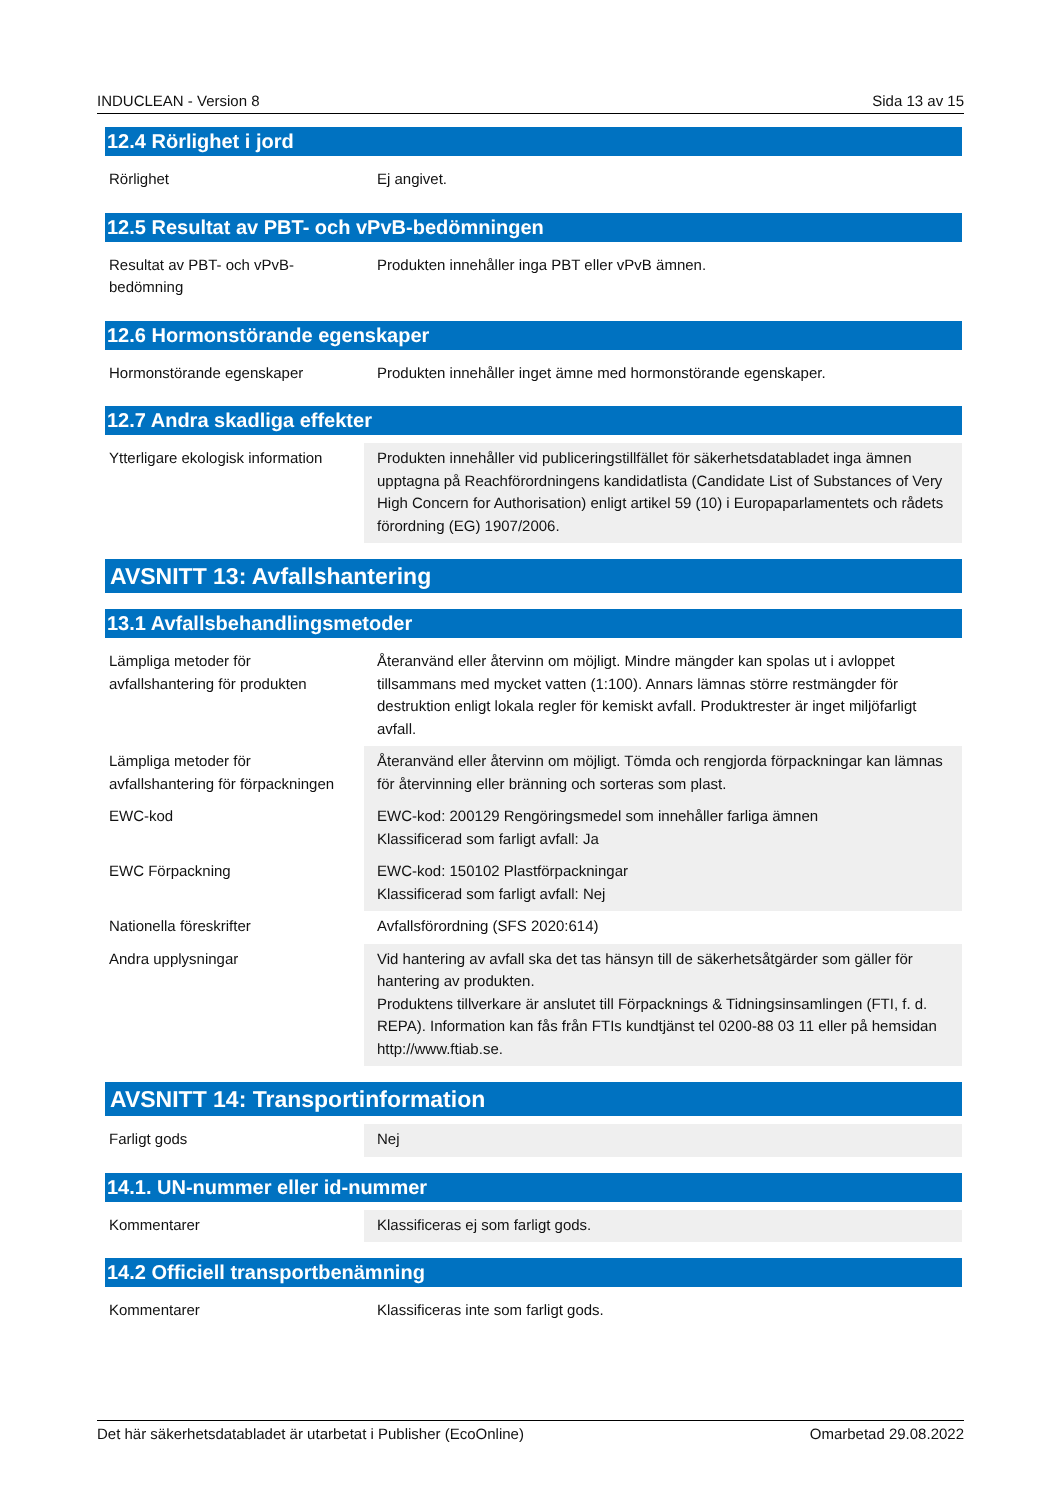INDUCLEAN - Version 8 Sida 13 av 15
12.4 Rörlighet i jord
| Rörlighet | Ej angivet. |
12.5 Resultat av PBT- och vPvB-bedömningen
| Resultat av PBT- och vPvB-bedömning | Produkten innehåller inga PBT eller vPvB ämnen. |
12.6 Hormonstörande egenskaper
| Hormonstörande egenskaper | Produkten innehåller inget ämne med hormonstörande egenskaper. |
12.7 Andra skadliga effekter
| Ytterligare ekologisk information | Produkten innehåller vid publiceringstillfället för säkerhetsdatabladet inga ämnen upptagna på Reachförordningens kandidatlista (Candidate List of Substances of Very High Concern for Authorisation) enligt artikel 59 (10) i Europaparlamentets och rådets förordning (EG) 1907/2006. |
AVSNITT 13: Avfallshantering
13.1 Avfallsbehandlingsmetoder
| Lämpliga metoder för avfallshantering för produkten | Återanvänd eller återvinn om möjligt. Mindre mängder kan spolas ut i avloppet tillsammans med mycket vatten (1:100). Annars lämnas större restmängder för destruktion enligt lokala regler för kemiskt avfall. Produktrester är inget miljöfarligt avfall. |
| Lämpliga metoder för avfallshantering för förpackningen | Återanvänd eller återvinn om möjligt. Tömda och rengjorda förpackningar kan lämnas för återvinning eller bränning och sorteras som plast. |
| EWC-kod | EWC-kod: 200129 Rengöringsmedel som innehåller farliga ämnen Klassificerad som farligt avfall: Ja |
| EWC Förpackning | EWC-kod: 150102 Plastförpackningar Klassificerad som farligt avfall: Nej |
| Nationella föreskrifter | Avfallsförordning (SFS 2020:614) |
| Andra upplysningar | Vid hantering av avfall ska det tas hänsyn till de säkerhetsåtgärder som gäller för hantering av produkten. Produktens tillverkare är anslutet till Förpacknings & Tidningsinsamlingen (FTI, f. d. REPA). Information kan fås från FTIs kundtjänst tel 0200-88 03 11 eller på hemsidan http://www.ftiab.se. |
AVSNITT 14: Transportinformation
| Farligt gods | Nej |
14.1. UN-nummer eller id-nummer
| Kommentarer | Klassificeras ej som farligt gods. |
14.2 Officiell transportbenämning
| Kommentarer | Klassificeras inte som farligt gods. |
Det här säkerhetsdatabladet är utarbetat i Publisher (EcoOnline) Omarbetad 29.08.2022